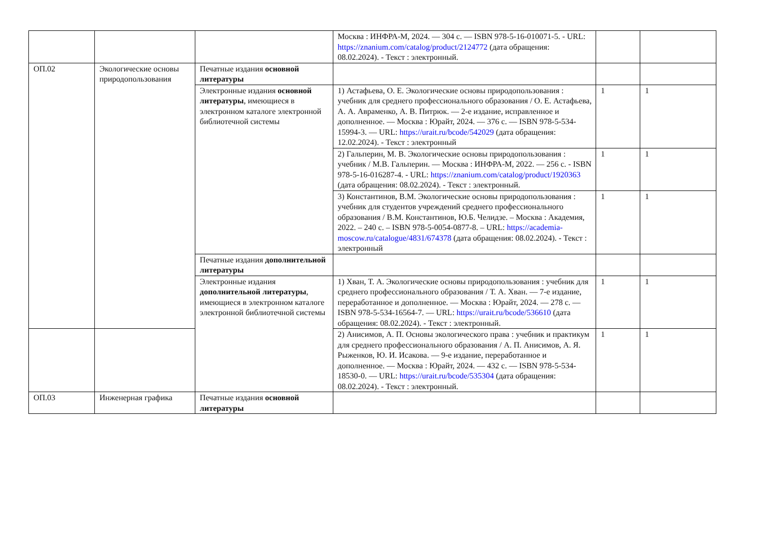| | | | Москва : ИНФРА-М, 2024. — 304 с. — ISBN 978-5-16-010071-5. - URL: https://znanium.com/catalog/product/2124772 (дата обращения: 08.02.2024). - Текст : электронный. | | |
| ОП.02 | Экологические основы природопользования | Печатные издания основной литературы | | | |
| | | Электронные издания основной литературы , имеющиеся в электронном каталоге электронной библиотечной системы | 1) Астафьева, О. Е. Экологические основы природопользования : учебник для среднего профессионального образования / О. Е. Астафьева, А. А. Авраменко, А. В. Питрюк. — 2-е издание, исправленное и дополненное. — Москва : Юрайт, 2024. — 376 с. — ISBN 978-5-534-15994-3. — URL: https://urait.ru/bcode/542029 (дата обращения: 12.02.2024). - Текст : электронный | 1 | 1 |
| | | | 2) Гальперин, М. В. Экологические основы природопользования : учебник / М.В. Гальперин. — Москва : ИНФРА-М, 2022. — 256 с. - ISBN 978-5-16-016287-4. - URL: https://znanium.com/catalog/product/1920363 (дата обращения: 08.02.2024). - Текст : электронный. | 1 | 1 |
| | | | 3) Константинов, В.М. Экологические основы природопользования : учебник для студентов учреждений среднего профессионального образования / В.М. Константинов, Ю.Б. Челидзе. – Москва : Академия, 2022. – 240 с. – ISBN 978-5-0054-0877-8. – URL: https://academia-moscow.ru/catalogue/4831/674378 (дата обращения: 08.02.2024). - Текст : электронный | 1 | 1 |
| | | Печатные издания дополнительной литературы | | | |
| | | Электронные издания дополнительной литературы , имеющиеся в электронном каталоге электронной библиотечной системы | 1) Хван, Т. А. Экологические основы природопользования : учебник для среднего профессионального образования / Т. А. Хван. — 7-е издание, переработанное и дополненное. — Москва : Юрайт, 2024. — 278 с. — ISBN 978-5-534-16564-7. — URL: https://urait.ru/bcode/536610 (дата обращения: 08.02.2024). - Текст : электронный. | 1 | 1 |
| | | | 2) Анисимов, А. П. Основы экологического права : учебник и практикум для среднего профессионального образования / А. П. Анисимов, А. Я. Рыженков, Ю. И. Исакова. — 9-е издание, переработанное и дополненное. — Москва : Юрайт, 2024. — 432 с. — ISBN 978-5-534-18530-0. — URL: https://urait.ru/bcode/535304 (дата обращения: 08.02.2024). - Текст : электронный. | 1 | 1 |
| ОП.03 | Инженерная графика | Печатные издания основной литературы | | | |